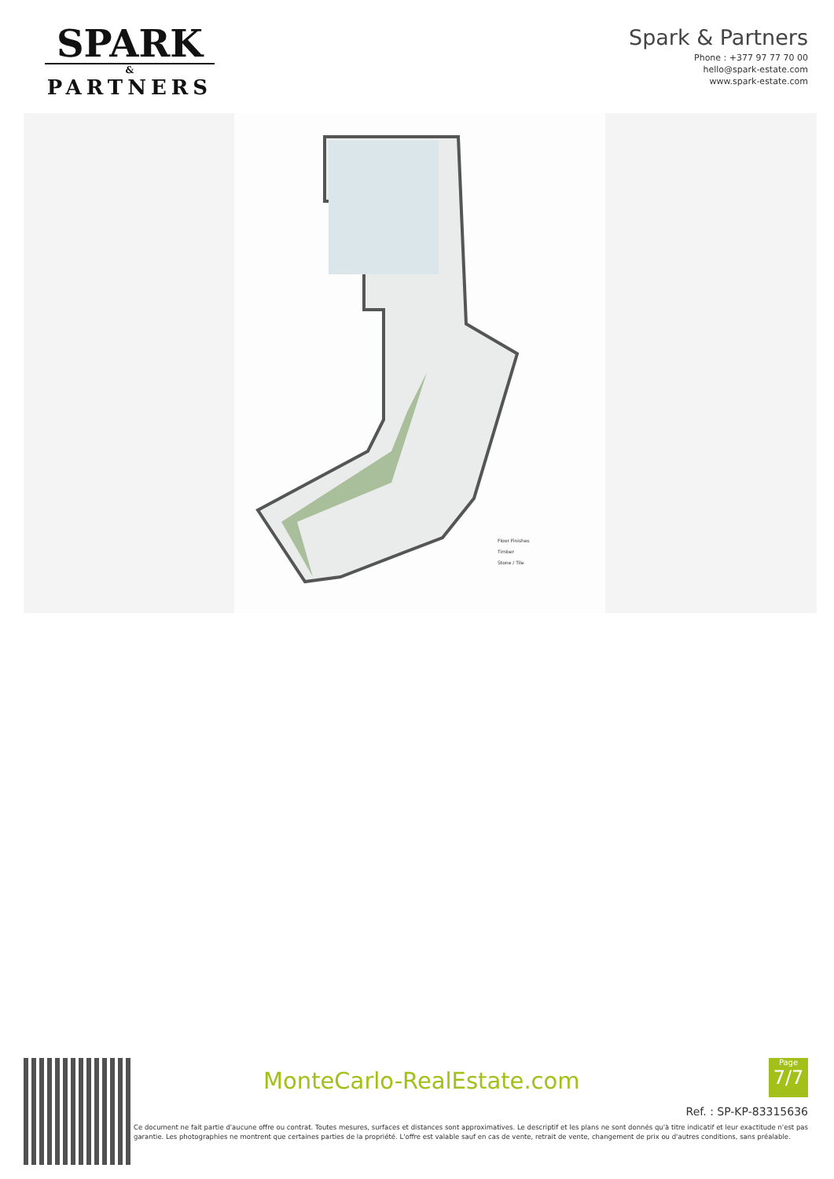SPARK
&
PARTNERS
Spark & Partners
Phone : +377 97 77 70 00
hello@spark-estate.com
www.spark-estate.com
Floor Finishes
Timber
Stone / Tile
MonteCarlo-RealEstate.com
Page
7/7
Ref. : SP-KP-83315636
Ce document ne fait partie d'aucune offre ou contrat. Toutes mesures, surfaces et distances sont approximatives. Le descriptif et les plans ne sont donnés qu'à titre indicatif et leur exactitude n'est pas garantie. Les photographies ne montrent que certaines parties de la propriété. L'offre est valable sauf en cas de vente, retrait de vente, changement de prix ou d'autres conditions, sans préalable.